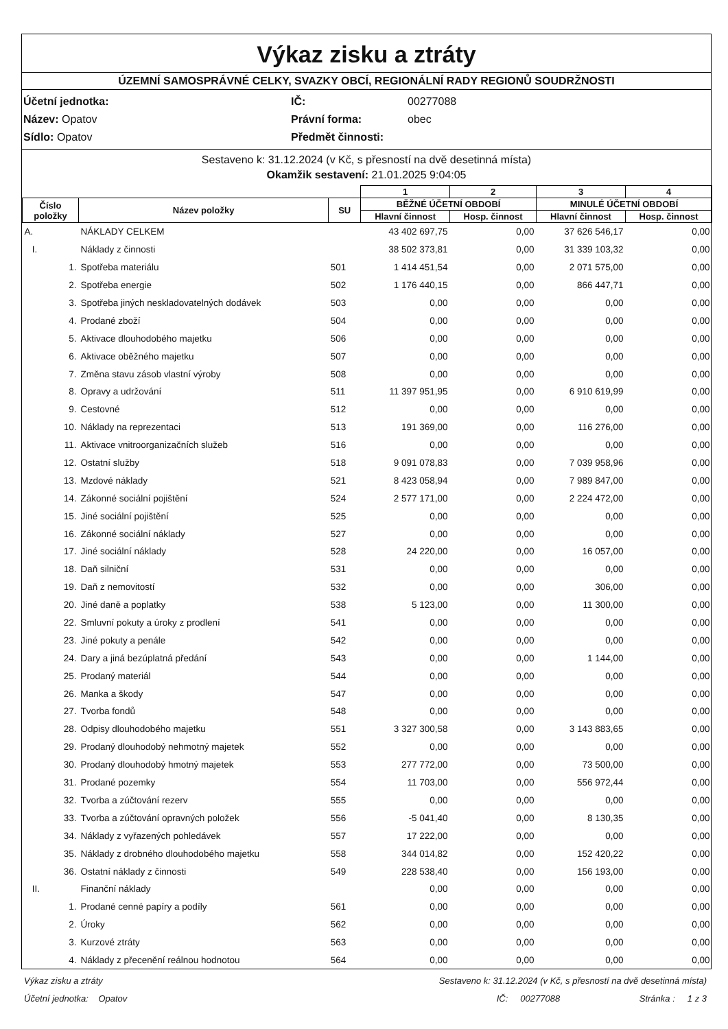Výkaz zisku a ztráty
ÚZEMNÍ SAMOSPRÁVNÉ CELKY, SVAZKY OBCÍ, REGIONÁLNÍ RADY REGIONŮ SOUDRŽNOSTI
Účetní jednotka: IČ: 00277088 Název: Opatov Právní forma: obec Sídlo: Opatov Předmět činnosti:
Sestaveno k: 31.12.2024 (v Kč, s přesností na dvě desetinná místa)
Okamžik sestavení: 21.01.2025 9:04:05
| | | | 1 | 2 | 3 | 4 |
| --- | --- | --- | --- | --- | --- | --- |
| Číslo položky | Název položky | SU | BĚŽNÉ ÚČETNÍ OBDOBÍ | | MINULÉ ÚČETNÍ OBDOBÍ | |
| | | | Hlavní činnost | Hosp. činnost | Hlavní činnost | Hosp. činnost |
| A. | NÁKLADY CELKEM | | 43 402 697,75 | 0,00 | 37 626 546,17 | 0,00 |
| I. | Náklady z činnosti | | 38 502 373,81 | 0,00 | 31 339 103,32 | 0,00 |
| 1. | Spotřeba materiálu | 501 | 1 414 451,54 | 0,00 | 2 071 575,00 | 0,00 |
| 2. | Spotřeba energie | 502 | 1 176 440,15 | 0,00 | 866 447,71 | 0,00 |
| 3. | Spotřeba jiných neskladovatelných dodávek | 503 | 0,00 | 0,00 | 0,00 | 0,00 |
| 4. | Prodané zboží | 504 | 0,00 | 0,00 | 0,00 | 0,00 |
| 5. | Aktivace dlouhodobého majetku | 506 | 0,00 | 0,00 | 0,00 | 0,00 |
| 6. | Aktivace oběžného majetku | 507 | 0,00 | 0,00 | 0,00 | 0,00 |
| 7. | Změna stavu zásob vlastní výroby | 508 | 0,00 | 0,00 | 0,00 | 0,00 |
| 8. | Opravy a udržování | 511 | 11 397 951,95 | 0,00 | 6 910 619,99 | 0,00 |
| 9. | Cestovné | 512 | 0,00 | 0,00 | 0,00 | 0,00 |
| 10. | Náklady na reprezentaci | 513 | 191 369,00 | 0,00 | 116 276,00 | 0,00 |
| 11. | Aktivace vnitroorganizačních služeb | 516 | 0,00 | 0,00 | 0,00 | 0,00 |
| 12. | Ostatní služby | 518 | 9 091 078,83 | 0,00 | 7 039 958,96 | 0,00 |
| 13. | Mzdové náklady | 521 | 8 423 058,94 | 0,00 | 7 989 847,00 | 0,00 |
| 14. | Zákonné sociální pojištění | 524 | 2 577 171,00 | 0,00 | 2 224 472,00 | 0,00 |
| 15. | Jiné sociální pojištění | 525 | 0,00 | 0,00 | 0,00 | 0,00 |
| 16. | Zákonné sociální náklady | 527 | 0,00 | 0,00 | 0,00 | 0,00 |
| 17. | Jiné sociální náklady | 528 | 24 220,00 | 0,00 | 16 057,00 | 0,00 |
| 18. | Daň silniční | 531 | 0,00 | 0,00 | 0,00 | 0,00 |
| 19. | Daň z nemovitostí | 532 | 0,00 | 0,00 | 306,00 | 0,00 |
| 20. | Jiné daně a poplatky | 538 | 5 123,00 | 0,00 | 11 300,00 | 0,00 |
| 22. | Smluvní pokuty a úroky z prodlení | 541 | 0,00 | 0,00 | 0,00 | 0,00 |
| 23. | Jiné pokuty a penále | 542 | 0,00 | 0,00 | 0,00 | 0,00 |
| 24. | Dary a jiná bezúplatná předání | 543 | 0,00 | 0,00 | 1 144,00 | 0,00 |
| 25. | Prodaný materiál | 544 | 0,00 | 0,00 | 0,00 | 0,00 |
| 26. | Manka a škody | 547 | 0,00 | 0,00 | 0,00 | 0,00 |
| 27. | Tvorba fondů | 548 | 0,00 | 0,00 | 0,00 | 0,00 |
| 28. | Odpisy dlouhodobého majetku | 551 | 3 327 300,58 | 0,00 | 3 143 883,65 | 0,00 |
| 29. | Prodaný dlouhodobý nehmotný majetek | 552 | 0,00 | 0,00 | 0,00 | 0,00 |
| 30. | Prodaný dlouhodobý hmotný majetek | 553 | 277 772,00 | 0,00 | 73 500,00 | 0,00 |
| 31. | Prodané pozemky | 554 | 11 703,00 | 0,00 | 556 972,44 | 0,00 |
| 32. | Tvorba a zúčtování rezerv | 555 | 0,00 | 0,00 | 0,00 | 0,00 |
| 33. | Tvorba a zúčtování opravných položek | 556 | -5 041,40 | 0,00 | 8 130,35 | 0,00 |
| 34. | Náklady z vyřazených pohledávek | 557 | 17 222,00 | 0,00 | 0,00 | 0,00 |
| 35. | Náklady z drobného dlouhodobého majetku | 558 | 344 014,82 | 0,00 | 152 420,22 | 0,00 |
| 36. | Ostatní náklady z činnosti | 549 | 228 538,40 | 0,00 | 156 193,00 | 0,00 |
| II. | Finanční náklady | | 0,00 | 0,00 | 0,00 | 0,00 |
| 1. | Prodané cenné papíry a podíly | 561 | 0,00 | 0,00 | 0,00 | 0,00 |
| 2. | Úroky | 562 | 0,00 | 0,00 | 0,00 | 0,00 |
| 3. | Kurzové ztráty | 563 | 0,00 | 0,00 | 0,00 | 0,00 |
| 4. | Náklady z přecenění reálnou hodnotou | 564 | 0,00 | 0,00 | 0,00 | 0,00 |
Výkaz zisku a ztráty Sestaveno k: 31.12.2024 (v Kč, s přesností na dvě desetinná místa)
Účetní jednotka: Opatov IČ: 00277088 Stránka : 1 z 3